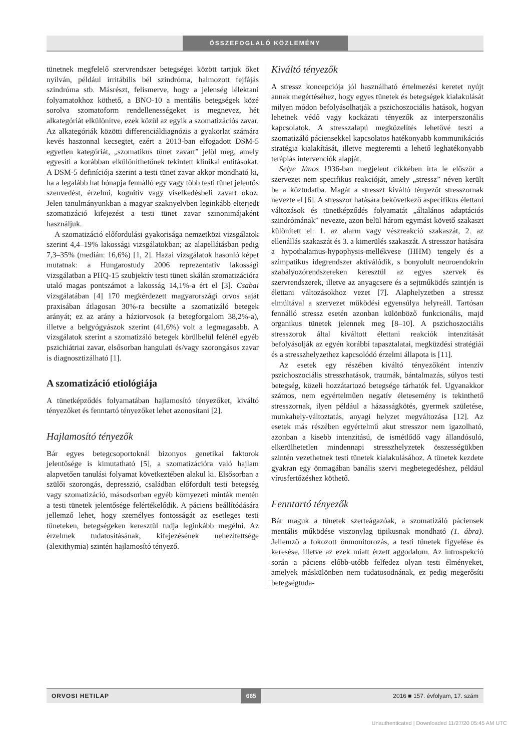ÖSSZEFOGLALÓ KÖZLEMÉNY
tünetnek megfelelő szervrendszer betegségei között tartjuk őket nyilván, például irritábilis bél szindróma, halmozott fejfájás szindróma stb. Másrészt, felismerve, hogy a jelenség lélektani folyamatokhoz köthető, a BNO-10 a mentális betegségek közé sorolva szomatoform rendellenességeket is megnevez, hét alkategóriát elkülönítve, ezek közül az egyik a szomatizációs zavar. Az alkategóriák közötti differenciáldiagnózis a gyakorlat számára kevés haszonnal kecsegtet, ezért a 2013-ban elfogadott DSM-5 egyetlen kategóriát, „szomatikus tünet zavart” jelöl meg, amely egyesíti a korábban elkülöníthetőnek tekintett klinikai entitásokat. A DSM-5 definíciója szerint a testi tünet zavar akkor mondható ki, ha a legalább hat hónapja fennálló egy vagy több testi tünet jelentős szenvedést, érzelmi, kognitív vagy viselkedésbeli zavart okoz. Jelen tanulmányunkban a magyar szaknyelvben leginkább elterjedt szomatizáció kifejezést a testi tünet zavar szinonimájaként használjuk.
A szomatizáció előfordulási gyakorisága nemzetközi vizsgálatok szerint 4,4–19% lakossági vizsgálatokban; az alapellátásban pedig 7,3–35% (medián: 16,6%) [1, 2]. Hazai vizsgálatok hasonló képet mutatnak: a Hungarostudy 2006 reprezentatív lakossági vizsgálatban a PHQ-15 szubjektív testi tüneti skálán szomatizációra utaló magas pontszámot a lakosság 14,1%-a ért el [3]. Csabai vizsgálatában [4] 170 megkérdezett magyarországi orvos saját praxisában átlagosan 30%-ra becsülte a szomatizáló betegek arányát; ez az arány a háziorvosok (a betegforgalom 38,2%-a), illetve a belgyógyászok szerint (41,6%) volt a legmagasabb. A vizsgálatok szerint a szomatizáló betegek körülbelül felénél egyéb pszichiátriai zavar, elsősorban hangulati és/vagy szorongásos zavar is diagnosztizálható [1].
A szomatizáció etiológiája
A tünetképződés folyamatában hajlamosító tényezőket, kiváltó tényezőket és fenntartó tényezőket lehet azonosítani [2].
Hajlamosító tényezők
Bár egyes betegcsoportoknál bizonyos genetikai faktorok jelentősége is kimutatható [5], a szomatizációra való hajlam alapvetően tanulási folyamat következtében alakul ki. Elsősorban a szülői szorongás, depresszió, családban előfordult testi betegség vagy szomatizáció, másodsorban egyéb környezeti minták mentén a testi tünetek jelentősége felértékelődik. A páciens beállítódására jellemző lehet, hogy személyes fontosságát az esetleges testi tüneteken, betegségeken keresztül tudja leginkább megélni. Az érzelmek tudatosításának, kifejezésének nehezítettsége (alexithymia) szintén hajlamosító tényező.
Kiváltó tényezők
A stressz koncepciója jól használható értelmezési keretet nyújt annak megértéséhez, hogy egyes tünetek és betegségek kialakulását milyen módon befolyásolhatják a pszichoszociális hatások, hogyan lehetnek védő vagy kockázati tényezők az interperszonális kapcsolatok. A stresszalapú megközelítés lehetővé teszi a szomatizáló páciensekkel kapcsolatos hatékonyabb kommunikációs stratégia kialakítását, illetve megteremti a lehető leghatékonyabb terápiás intervenciók alapját.
Selye János 1936-ban megjelent cikkében írta le először a szervezet nem specifikus reakcióját, amely „stressz” néven került be a köztudatba. Magát a stresszt kiváltó tényezőt stresszornak nevezte el [6]. A stresszor hatására bekövetkező aspecifikus élettani változások és tünetképződés folyamatát „általános adaptációs szindrómának” nevezte, azon belül három egymást követő szakaszt különített el: 1. az alarm vagy vészreakció szakaszát, 2. az ellenállás szakaszát és 3. a kimerülés szakaszát. A stresszor hatására a hypothalamus-hypophysis-mellékvese (HHM) tengely és a szimpatikus idegrendszer aktiválódik, s bonyolult neuroendokrin szabályozórendszereken keresztül az egyes szervek és szervrendszerek, illetve az anyagcsere és a sejtműködés szintjén is élettani változásokhoz vezet [7]. Alaphelyzetben a stressz elmúltával a szervezet működési egyensúlya helyreáll. Tartósan fennálló stressz esetén azonban különböző funkcionális, majd organikus tünetek jelennek meg [8–10]. A pszichoszociális stresszorok által kiváltott élettani reakciók intenzitását befolyásolják az egyén korábbi tapasztalatai, megküzdési stratégiái és a stresszhelyzethez kapcsolódó érzelmi állapota is [11].
Az esetek egy részében kiváltó tényezőként intenzív pszichoszociális stresszhatások, traumák, bántalmazás, súlyos testi betegség, közeli hozzátartozó betegsége tárhatók fel. Ugyanakkor számos, nem egyértelműen negatív életesemény is tekinthető stresszornak, ilyen például a házasságkötés, gyermek születése, munkahely-változtatás, anyagi helyzet megváltozása [12]. Az esetek más részében egyértelmű akut stresszor nem igazolható, azonban a kisebb intenzitású, de ismétlődő vagy állandósuló, elkerülhetetlen mindennapi stresszhelyzetek összességükben szintén vezethetnek testi tünetek kialakulásához. A tünetek kezdete gyakran egy önmagában banális szervi megbetegedéshez, például vírusfertőzéshez köthető.
Fenntartó tényezők
Bár maguk a tünetek szerteágazóak, a szomatizáló páciensek mentális működése viszonylag tipikusnak mondható (1. ábra). Jellemző a fokozott önmonitorozás, a testi tünetek figyelése és keresése, illetve az ezek miatt érzett aggodalom. Az introspekció során a páciens előbb-utóbb felfedez olyan testi élményeket, amelyek máskülönben nem tudatosodnának, ez pedig megerősíti betegségtuda-
ORVOSI HETILAP 665 2016 ■ 157. évfolyam, 17. szám
Unauthenticated | Downloaded 11/27/20 05:45 AM UTC